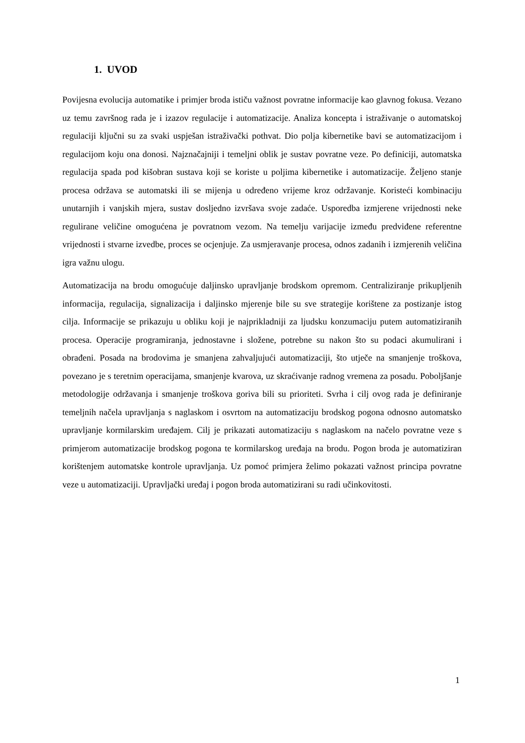1. UVOD
Povijesna evolucija automatike i primjer broda ističu važnost povratne informacije kao glavnog fokusa. Vezano uz temu završnog rada je i izazov regulacije i automatizacije. Analiza koncepta i istraživanje o automatskoj regulaciji ključni su za svaki uspješan istraživački pothvat. Dio polja kibernetike bavi se automatizacijom i regulacijom koju ona donosi. Najznačajniji i temeljni oblik je sustav povratne veze. Po definiciji, automatska regulacija spada pod kišobran sustava koji se koriste u poljima kibernetike i automatizacije. Željeno stanje procesa održava se automatski ili se mijenja u određeno vrijeme kroz održavanje. Koristeći kombinaciju unutarnjih i vanjskih mjera, sustav dosljedno izvršava svoje zadaće. Usporedba izmjerene vrijednosti neke regulirane veličine omogućena je povratnom vezom. Na temelju varijacije između predviđene referentne vrijednosti i stvarne izvedbe, proces se ocjenjuje. Za usmjeravanje procesa, odnos zadanih i izmjerenih veličina igra važnu ulogu.
Automatizacija na brodu omogućuje daljinsko upravljanje brodskom opremom. Centraliziranje prikupljenih informacija, regulacija, signalizacija i daljinsko mjerenje bile su sve strategije korištene za postizanje istog cilja. Informacije se prikazuju u obliku koji je najprikladniji za ljudsku konzumaciju putem automatiziranih procesa. Operacije programiranja, jednostavne i složene, potrebne su nakon što su podaci akumulirani i obrađeni. Posada na brodovima je smanjena zahvaljujući automatizaciji, što utječe na smanjenje troškova, povezano je s teretnim operacijama, smanjenje kvarova, uz skraćivanje radnog vremena za posadu. Poboljšanje metodologije održavanja i smanjenje troškova goriva bili su prioriteti. Svrha i cilj ovog rada je definiranje temeljnih načela upravljanja s naglaskom i osvrtom na automatizaciju brodskog pogona odnosno automatsko upravljanje kormilarskim uređajem. Cilj je prikazati automatizaciju s naglaskom na načelo povratne veze s primjerom automatizacije brodskog pogona te kormilarskog uređaja na brodu. Pogon broda je automatiziran korištenjem automatske kontrole upravljanja. Uz pomoć primjera želimo pokazati važnost principa povratne veze u automatizaciji. Upravljački uređaj i pogon broda automatizirani su radi učinkovitosti.
1